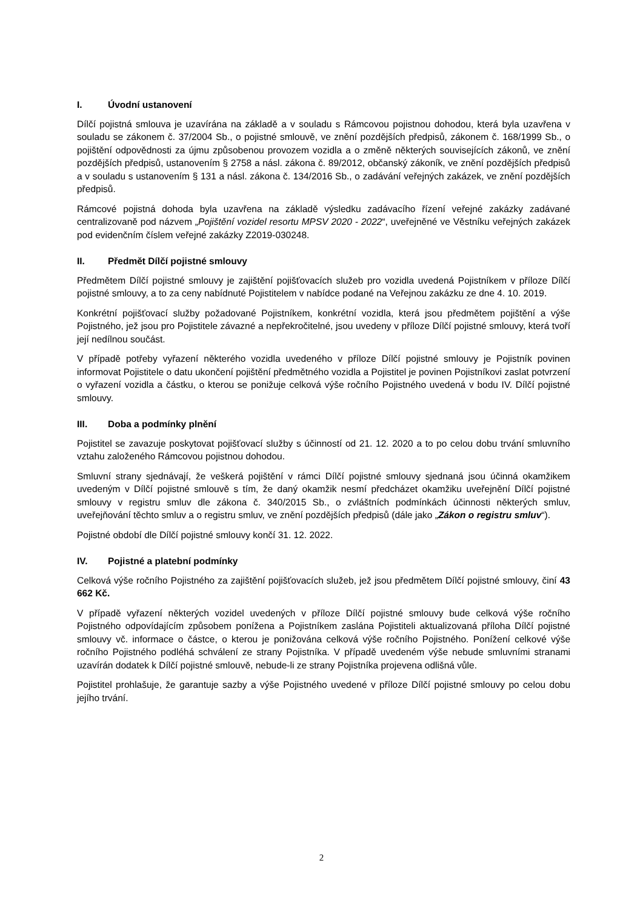I. Úvodní ustanovení
Dílčí pojistná smlouva je uzavírána na základě a v souladu s Rámcovou pojistnou dohodou, která byla uzavřena v souladu se zákonem č. 37/2004 Sb., o pojistné smlouvě, ve znění pozdějších předpisů, zákonem č. 168/1999 Sb., o pojištění odpovědnosti za újmu způsobenou provozem vozidla a o změně některých souvisejících zákonů, ve znění pozdějších předpisů, ustanovením § 2758 a násl. zákona č. 89/2012, občanský zákoník, ve znění pozdějších předpisů a v souladu s ustanovením § 131 a násl. zákona č. 134/2016 Sb., o zadávání veřejných zakázek, ve znění pozdějších předpisů.
Rámcové pojistná dohoda byla uzavřena na základě výsledku zadávacího řízení veřejné zakázky zadávané centralizovaně pod názvem „Pojištění vozidel resortu MPSV 2020 - 2022“, uveřejněné ve Věstníku veřejných zakázek pod evidenčním číslem veřejné zakázky Z2019-030248.
II. Předmět Dílčí pojistné smlouvy
Předmětem Dílčí pojistné smlouvy je zajištění pojišťovacích služeb pro vozidla uvedená Pojistníkem v příloze Dílčí pojistné smlouvy, a to za ceny nabídnuté Pojistitelem v nabídce podané na Veřejnou zakázku ze dne 4. 10. 2019.
Konkrétní pojišťovací služby požadované Pojistníkem, konkrétní vozidla, která jsou předmětem pojištění a výše Pojistného, jež jsou pro Pojistitele závazné a nepřekročitelné, jsou uvedeny v příloze Dílčí pojistné smlouvy, která tvoří její nedílnou součást.
V případě potřeby vyřazení některého vozidla uvedeného v příloze Dílčí pojistné smlouvy je Pojistník povinen informovat Pojistitele o datu ukončení pojištění předmětného vozidla a Pojistitel je povinen Pojistníkovi zaslat potvrzení o vyřazení vozidla a částku, o kterou se ponižuje celková výše ročního Pojistného uvedená v bodu IV. Dílčí pojistné smlouvy.
III. Doba a podmínky plnění
Pojistitel se zavazuje poskytovat pojišťovací služby s účinností od 21. 12. 2020 a to po celou dobu trvání smluvního vztahu založeného Rámcovou pojistnou dohodou.
Smluvní strany sjednávají, že veškerá pojištění v rámci Dílčí pojistné smlouvy sjednaná jsou účinná okamžikem uvedeným v Dílčí pojistné smlouvě s tím, že daný okamžik nesmí předcházet okamžiku uveřejnění Dílčí pojistné smlouvy v registru smluv dle zákona č. 340/2015 Sb., o zvláštních podmínkách účinnosti některých smluv, uveřejňování těchto smluv a o registru smluv, ve znění pozdějších předpisů (dále jako „Zákon o registru smluv“).
Pojistné období dle Dílčí pojistné smlouvy končí 31. 12. 2022.
IV. Pojistné a platební podmínky
Celková výše ročního Pojistného za zajištění pojišťovacích služeb, jež jsou předmětem Dílčí pojistné smlouvy, činí 43 662 Kč.
V případě vyřazení některých vozidel uvedených v příloze Dílčí pojistné smlouvy bude celková výše ročního Pojistného odpovídajícím způsobem ponížena a Pojistníkem zaslána Pojistiteli aktualizovaná příloha Dílčí pojistné smlouvy vč. informace o částce, o kterou je ponižována celková výše ročního Pojistného. Ponížení celkové výše ročního Pojistného podléhá schválení ze strany Pojistníka. V případě uvedeném výše nebude smluvními stranami uzavírán dodatek k Dílčí pojistné smlouvě, nebude-li ze strany Pojistníka projevena odlišná vůle.
Pojistitel prohlašuje, že garantuje sazby a výše Pojistného uvedené v příloze Dílčí pojistné smlouvy po celou dobu jejího trvání.
2